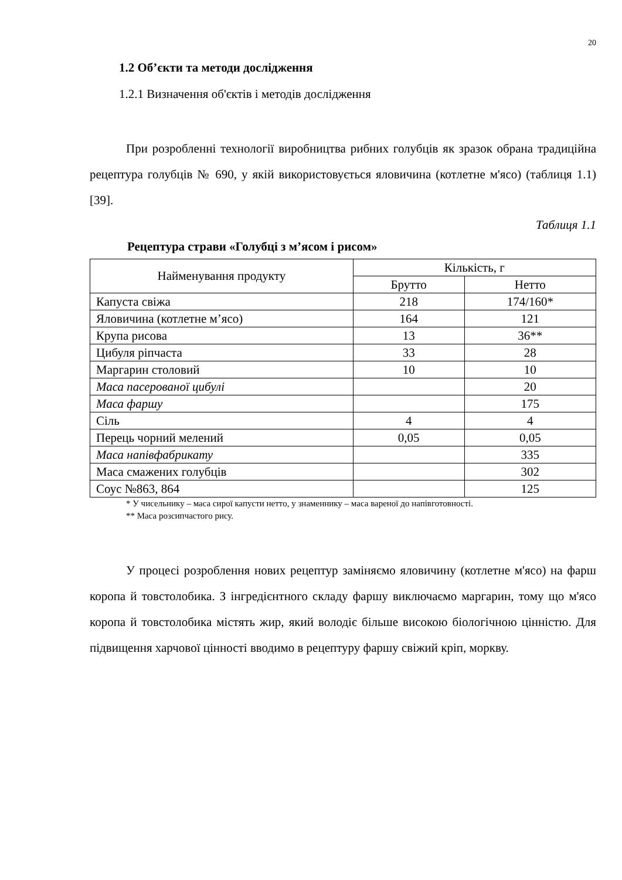20
1.2 Об’єкти та методи дослідження
1.2.1 Визначення об'єктів і методів дослідження
При розробленні технології виробництва рибних голубців як зразок обрана традиційна рецептура голубців № 690, у якій використовується яловичина (котлетне м'ясо) (таблиця 1.1) [39].
Таблиця 1.1
Рецептура страви «Голубці з м’ясом і рисом»
| Найменування продукту | Кількість, г | |
| --- | --- | --- |
| | Брутто | Нетто |
| Капуста свіжа | 218 | 174/160* |
| Яловичина (котлетне м’ясо) | 164 | 121 |
| Крупа рисова | 13 | 36** |
| Цибуля ріпчаста | 33 | 28 |
| Маргарин столовий | 10 | 10 |
| Маса пасерованої цибулі | | 20 |
| Маса фаршу | | 175 |
| Сіль | 4 | 4 |
| Перець чорний мелений | 0,05 | 0,05 |
| Маса напівфабрикату | | 335 |
| Маса смажених голубців | | 302 |
| Соус №863, 864 | | 125 |
* У чисельнику – маса сирої капусти нетто, у знаменнику – маса вареної до напівготовності.
** Маса розсипчастого рису.
У процесі розроблення нових рецептур заміняємо яловичину (котлетне м'ясо) на фарш коропа й товстолобика. З інгредієнтного складу фаршу виключаємо маргарин, тому що м'ясо коропа й товстолобика містять жир, який володіє більше високою біологічною цінністю. Для підвищення харчової цінності вводимо в рецептуру фаршу свіжий кріп, моркву.